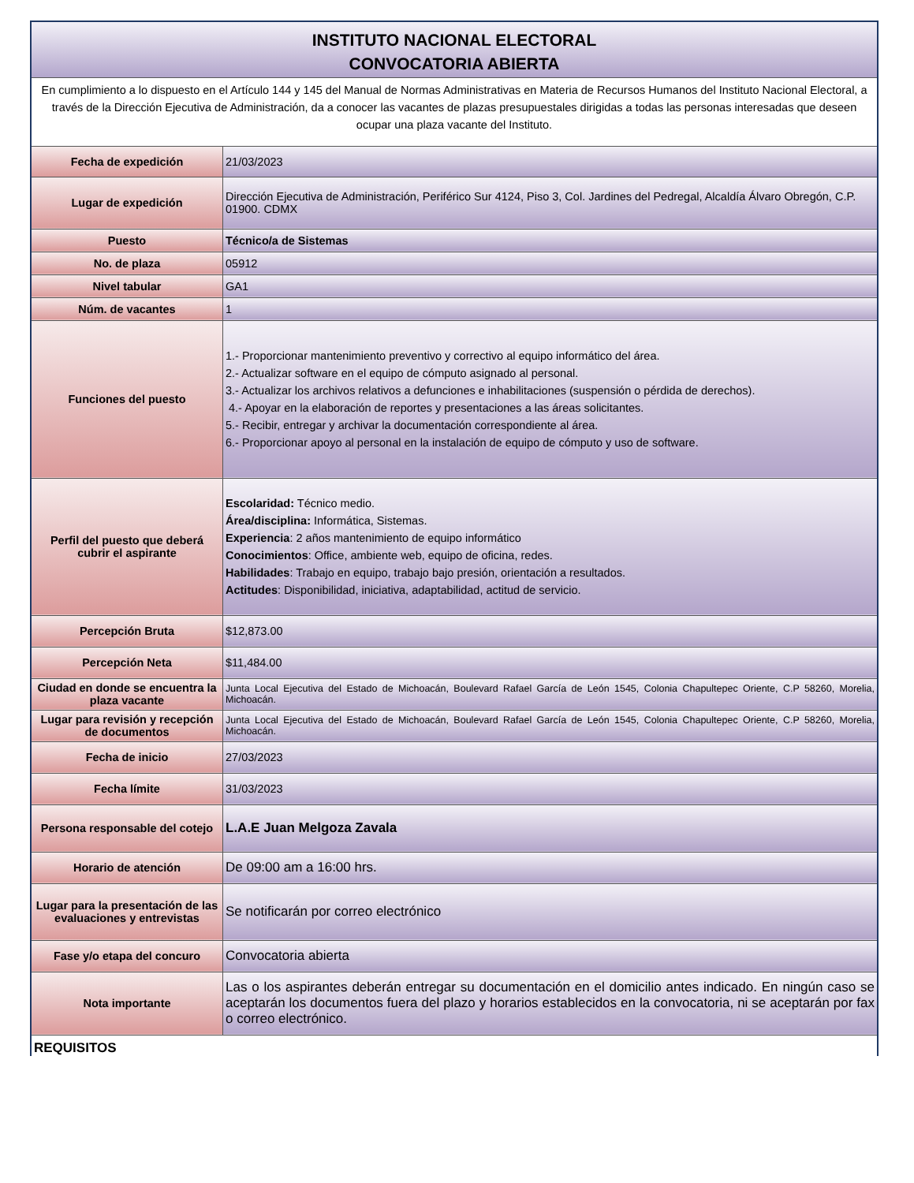INSTITUTO NACIONAL ELECTORAL
CONVOCATORIA ABIERTA
En cumplimiento a lo dispuesto en el Artículo 144 y 145 del Manual de Normas Administrativas en Materia de Recursos Humanos del Instituto Nacional Electoral, a través de la Dirección Ejecutiva de Administración, da a conocer las vacantes de plazas presupuestales dirigidas a todas las personas interesadas que deseen ocupar una plaza vacante del Instituto.
| Fecha de expedición | 21/03/2023 |
| Lugar de expedición | Dirección Ejecutiva de Administración, Periférico Sur 4124, Piso 3, Col. Jardines del Pedregal, Alcaldía Álvaro Obregón, C.P. 01900. CDMX |
| Puesto | Técnico/a de Sistemas |
| No. de plaza | 05912 |
| Nivel tabular | GA1 |
| Núm. de vacantes | 1 |
| Funciones del puesto | 1.- Proporcionar mantenimiento preventivo y correctivo al equipo informático del área. 2.- Actualizar software en el equipo de cómputo asignado al personal. 3.- Actualizar los archivos relativos a defunciones e inhabilitaciones (suspensión o pérdida de derechos). 4.- Apoyar en la elaboración de reportes y presentaciones a las áreas solicitantes. 5.- Recibir, entregar y archivar la documentación correspondiente al área. 6.- Proporcionar apoyo al personal en la instalación de equipo de cómputo y uso de software. |
| Perfil del puesto que deberá cubrir el aspirante | Escolaridad: Técnico medio. Área/disciplina: Informática, Sistemas. Experiencia : 2 años mantenimiento de equipo informático Conocimientos : Office, ambiente web, equipo de oficina, redes. Habilidades : Trabajo en equipo, trabajo bajo presión, orientación a resultados. Actitudes : Disponibilidad, iniciativa, adaptabilidad, actitud de servicio. |
| Percepción Bruta | $12,873.00 |
| Percepción Neta | $11,484.00 |
| Ciudad en donde se encuentra la plaza vacante | Junta Local Ejecutiva del Estado de Michoacán, Boulevard Rafael García de León 1545, Colonia Chapultepec Oriente, C.P 58260, Morelia, Michoacán. |
| Lugar para revisión y recepción de documentos | Junta Local Ejecutiva del Estado de Michoacán, Boulevard Rafael García de León 1545, Colonia Chapultepec Oriente, C.P 58260, Morelia, Michoacán. |
| Fecha de inicio | 27/03/2023 |
| Fecha límite | 31/03/2023 |
| Persona responsable del cotejo | L.A.E Juan Melgoza Zavala |
| Horario de atención | De 09:00 am a 16:00 hrs. |
| Lugar para la presentación de las evaluaciones y entrevistas | Se notificarán por correo electrónico |
| Fase y/o etapa del concuro | Convocatoria abierta |
| Nota importante | Las o los aspirantes deberán entregar su documentación en el domicilio antes indicado. En ningún caso se aceptarán los documentos fuera del plazo y horarios establecidos en la convocatoria, ni se aceptarán por fax o correo electrónico. |
REQUISITOS